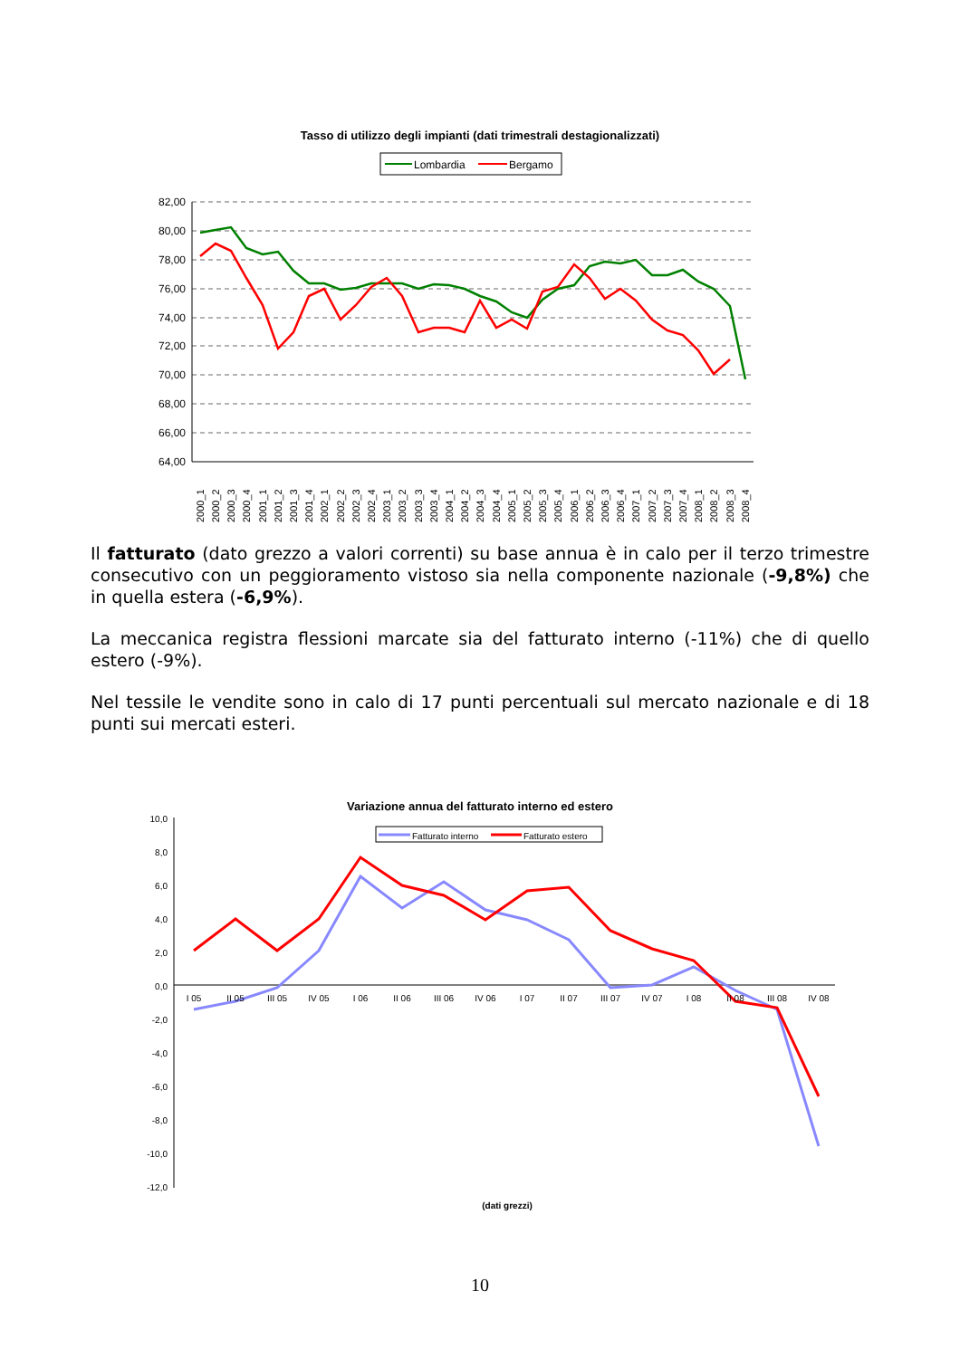Tasso di utilizzo degli impianti (dati trimestrali destagionalizzati)
Lombardia
Bergamo
82,00
80,00
78,00
76,00
74,00
72,00
70,00
68,00
66,00
64,00
2000_1
2000_2
2000_3
2000_4
2001_1
2001_2
2001_3
2001_4
2002_1
2002_2
2002_3
2002_4
2003_1
2003_2
2003_3
2003_4
2004_1
2004_2
2004_3
2004_4
2005_1
2005_2
2005_3
2005_4
2006_1
2006_2
2006_3
2006_4
2007_1
2007_2
2007_3
2007_4
2008_1
2008_2
2008_3
2008_4
Il fatturato (dato grezzo a valori correnti) su base annua è in calo per il terzo trimestre consecutivo con un peggioramento vistoso sia nella componente nazionale (-9,8%) che in quella estera (-6,9%).
La meccanica registra flessioni marcate sia del fatturato interno (-11%) che di quello estero (-9%).
Nel tessile le vendite sono in calo di 17 punti percentuali sul mercato nazionale e di 18 punti sui mercati esteri.
Variazione annua del fatturato interno ed estero
Fatturato interno
Fatturato estero
10,0
8,0
6,0
4,0
2,0
0,0
-2,0
-4,0
-6,0
-8,0
-10,0
-12,0
I 05
II 05
III 05
IV 05
I 06
II 06
III 06
IV 06
I 07
II 07
III 07
IV 07
I 08
II 08
III 08
IV 08
(dati grezzi)
10